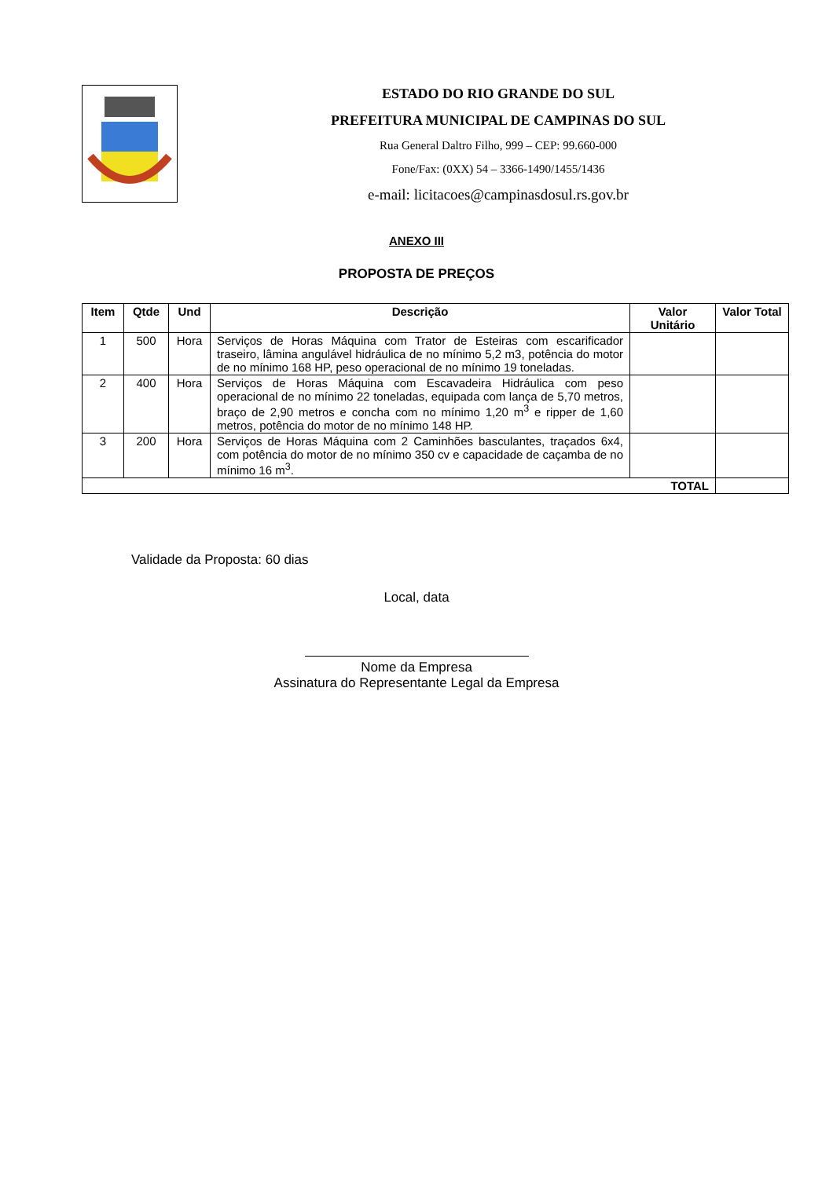ESTADO DO RIO GRANDE DO SUL
PREFEITURA MUNICIPAL DE CAMPINAS DO SUL
Rua General Daltro Filho, 999 – CEP: 99.660-000
Fone/Fax: (0XX) 54 – 3366-1490/1455/1436
e-mail: licitacoes@campinasdosul.rs.gov.br
ANEXO III
PROPOSTA DE PREÇOS
| Item | Qtde | Und | Descrição | Valor Unitário | Valor Total |
| --- | --- | --- | --- | --- | --- |
| 1 | 500 | Hora | Serviços de Horas Máquina com Trator de Esteiras com escarificador traseiro, lâmina angulável hidráulica de no mínimo 5,2 m3, potência do motor de no mínimo 168 HP, peso operacional de no mínimo 19 toneladas. | | |
| 2 | 400 | Hora | Serviços de Horas Máquina com Escavadeira Hidráulica com peso operacional de no mínimo 22 toneladas, equipada com lança de 5,70 metros, braço de 2,90 metros e concha com no mínimo 1,20 m<sup>3</sup> e ripper de 1,60 metros, potência do motor de no mínimo 148 HP. | | |
| 3 | 200 | Hora | Serviços de Horas Máquina com 2 Caminhões basculantes, traçados 6x4, com potência do motor de no mínimo 350 cv e capacidade de caçamba de no mínimo 16 m<sup>3</sup>. | | |
| TOTAL | | | | | |
Validade da Proposta: 60 dias
Local, data
Nome da Empresa
Assinatura do Representante Legal da Empresa